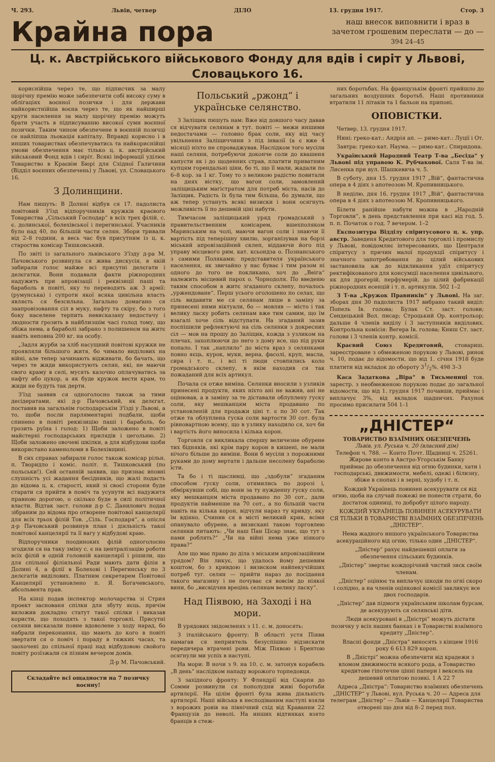Ч. 293. Львів, четвер ДІЛО 13. грудня 1917. Стор. 3
Крайна пора
наш внесок виповнити і враз в зачетом грошевим переслати — до — 394 24–45
Ц. к. Австрійського військового Фонду для вдів і сиріт у Львові, Словацького 16.
кориснійша через те, що підписчик за малу щорічну премію може забезпечити собі високу суму в облігаціях воєнної позички і для держави найкористнійша воєна через те, що як найширші круги населення за малу щорічну премію можуть брати участь в підписуванню високої суми воєнної позички. Таким чином обезпечене в воєнній позичці се найліпша льокація капіталу. Вправді корисно і в инших товариствах обезпечуватись та найкориснійші умови обезпечення має тілько ц. к. австрійський військовий Фонд вдів і сиріт. Всякі інформації уділює Товариство в Краєвім Бюрі для Східної Галичини (Відділ воєнних обезпечень) у Львові, ул. Словацького 16.
З Долинщини.
Нам пишуть: В Долині відбув ся 17. падолиста повітовий З'їзд відпоручників кружків краєвого Товариства „Сільський Господар“ в всіх трех філій, с. є. долинської, болехівської і перегинської. Учасників було над 40, по більшій части селян. Збори тривали від 2–8 години, а весь час був присутним із ц. к. староства комісар Тишковський.
По звіті із загального львівського З'їзду д-ра М. Пачовського розвинула ся жива дискусія, в якій забирали голос майже всі присутні делєгати і делєгатки. Вони подавали факти ріжнородних надужить при апровізації і реквізиції паші та бараболь в повіті, яку то переводять аж 3 армії: (румунська) і супроти якої всяка цивільна власть являєть ся безсильна. Загально домагано ся заапровізовання сіл в муку, нафту та скіру, бо з того боку населене терпить невисказану недостачу і людности грозить в найблизшім часі голод тому, що збіжа нема, а бараболі забрано з полишенєм на житє навіть неповна 200 кг. на особу.
„Задля журби за хліб насущний повітові кружки не проявляли більшого житя, бо чимало виділових на війні, але тепер зачинають відживати, бо бачать, що через те жиди використують селян, які, не маючи свого краму в селі, мусять казочно оплачуватись за нафту або цукор, а як буде кружок вести крам, то жиди не будуть так дерти.
З'їзд заявив ся одноголосно також за тими десідератами, які д-р Пачовський, як делєгат, поставив на загальнім господарськім З'їзді у Львові, а то, щоби посли парляментарні подбали, щоби спинено в повіті реквізицію паші і бараболь, бо грозить руїна і голод: 1) Щоби заложено в повіті майстерні господарських прилядів і цегольню. 2) Щоби заложено овочеві шкілки, а для відбудови щоби використано каменоломи в Болехівщині.
В сих справах забирали голос також комісар рільн. п. Творидло і коміс. політ. п. Тишковський (по польськи!). Сей останній заявив, що признає вповні слушність усі жадання бесідників, що жалі подасть до відома ц. к. старості, який зі своєї сторони буде старати ся прийти в поміч та усунути всі надужитя правною дорогою, о скілько буде в силі політичної власти. Відтак заст. голови д-р С. Данилович подав зібраним до відома про отворене повітової канцелярії для всіх трьох філій Тов. „Сіль. Господаря“, а опісля д-р Пачовський розвинув план і діяльність такої повітової канцелярії та її вагу у відбудові краю.
Відпоручники поодиноких філій одноголосно згодили ся на таку зміну с. є на централізацію роботи всіх філій в одній головній канцелярії і рішили, що для спільної філіяльної Ради мають дати філія в Долині 4, а філії в Болехові і Перегинську по 3 делєгатів виділових. Платним секретарем Повітової Канцелярії установлено п. Я. Богачевського, абсольвента прав.
На кінці подав інспектор молочарства зі Стрия проект заснованя спілки для збуту яєць, причім виложив докладно статут такої спілки і виказав користи, що походять з такої торговлі. Присутні селяни висказали повне вдоволене з ходу нарад, бо набрали переконання, що мають до кого в повіті звертати ся о поміч і пораду в тяжких часах, та заохочені до спільної праці над відбудовою свойого повіту розїзжали ся пізним вечером домів.
Д-р М. Пачовський.
Складайте всі ощадности на 7 позичку воєнну!
Польський „ржонд“ і українське селянство.
З Заліщик пишуть нам: Вже від довшого часу давав ся відчувати селянам в тут. повіті — межи иншими недостачами — головно брак соли, яку від часу увільнення Заліщиччини з під інвазії (а є вже 4 місяці) ніхто не спроваджував. Наслідком того мусіли наші селяни, потребуючи доконче соли до квашеня капусти як і до щоденних страв, платити приватним купцям горендальні ціни, бо ті, що її мали, жадали по 6–8 кор. за 1 кг. Тому то з великою радістю повитали на днях вістку, що вагон соли, замовлений заліщицьким магістратом для потреб міста, насів до Заліщик. Радість їх була тим більша, бо думали, що аж тепер устануть всякі визиски і вони осягнуть можливість її по дешевій ціні набути.
Тимчасом заліщицький уряд громадський з правительственним комісарем, вшехполяком Маринським на чолі, маючи вагон соли і знаючи її вартість під теперішну хвилю, зорганізував на борзі міський апровізаційний склеп, віддаючи його під управу місцевого рим. кат. ксьондза о. Познанського з самими Поляками; представителя українського населення, як звичайно у нас буває і тим разом ні одного до того не покликано, хоч до „Веіга“ належить місцевий парох о. Чорнодоля. По введеню таким способом в житє згаданого склепу, почалось „уржендоване“. Перш усього оголошено по селах, що сіль видавити ме ся селянам лише в заміну за принесені ними віктуали, бо — мовляв — місто і так велику ласку робить селянам вже тим самим, що їм взагалі хоче сіль відступати. На згаданий зазив поспішили рефлектуючі на сіль селянки з докресних сіл — мов на прошу до Заліщик, кожда з узликом на плечах, захоплюючи до него з дому все, що під руки попало. І так „наплило“ до міста враз з селянками повно яєць, курок, муки, верна, фасолі, круп, масла, сира і т. п., і всі ті люди стовпились коло громадського склепу, в якім находив ся так пожаданий для всіх артикул.
Почала ся отже виміна. Селянки вносили з узликів принесені продукти, яких ніхто ані не важив, ані не оцінював, а в заміну за те діставали облуплену гуску соли, яку мешканцям міста продавано по установленій для продажи ціні т. є по 30 сот. Так отже та облуплена гуска соли вартости 30 сот. була рівновартною всему, що в узлику находило ся, хоч би і вартість його виносила і кілька корон.
Торговля ся викликала спершу величезне обурене тих бідняків, які крім пару корон в кишені, не мали нічого більше до виміни. Вони б мусіли з порожними руками до дому вертати і дальше несолену бараболю їсти.
Та бо і ті щасливці, що „здобули“ згаданим способом гуску соли, отямились по дорозі і, обміркувши собі, що вони за ту нужденну гуску соли, яку мешканцям міста продавано по 30 сот., дали продуктів найменше на 70 сот., а по більшій части навіть на кілька корон, відчули нараз ту кривду, яку їм вдіяно. Счинив ся в місті великий крик, всіми опанувало обурене, а визискані такою торговлею селянки питають: „Чи наш Пан Цісар знає, що тут з нами роблять?“ „Чи на війні нема уже ніякого права?“
Але що має право до діла з міським апровізаційним урядом? Він ликує, що удалось йому дешевим коштом, бо з кривдою і визиском найпекучійших потреб туг. селян — прийти нараз до посідання такого магазину і не почуває ся вовсім до ніякої вини, бо „висвідчив врецінь селянам велику ласку“.
Над Піявою, на Заході і на мори.
В урядових звідомленях з 11. с. м. доносять:
З італійського фронту: В області устя Піяви намагав ся неприятель безуспішно відзискати передвчера втрачені рови. Між Піявою і Брентою осягнули ми успіх в наступі.
На мори: В ночи з 9. на 10. с. м. затонув корабель „В день“ наслідком нападу ворожого торпедовця.
З західного фронту: У Фляндрії від Скарпи до Сомми розвинули ся пополудни живі боротьби артилєрії. На цілім фронті була жива діяльність артилєрії. Наші війська в несподіваним наступі взяли з ворожих ровів на північний схід від Краванни 22 Французів до неволі. На инших відтинках взято бранців в стеж-
них боротьбах. На французькім фронті прийшло до загальних воздушних боротьб. Наші противники втратили 11 літаків та 1 бальон на припоні.
ОПОВІСТКИ.
Четвер, 13. грудня 1917.
Нині: греко-кат.: Андрія ап. — римо-кат.: Луції і От.
Завтра: греко-кат. Наума. — римо-кат.: Спиридона.
Український Народний Театр Т-ва „Бесіда“ у Львові під управою К. Рубчакової. Саля Т-ва ім. Лисенка при вул. Шашкевича ч. 5.
В суботу, дня 15. грудня 1917 „Вій“, фантастична опера в 4 діях з апотеозою М. Кропивницького.
В неділю, дня 16. грудня 1917 „Вій“, фантастична опера в 4 діях з апотеозою М. Кропивницького.
Білети ранійше набути можна в „Народній Торговли“, в день представлення при касі від год. 5. п. п. Початок о год. 7 вечером. 1–2
Експозитура Відділу спіритусового ц. к. упр. австр. Заведеня Кредитового для торговлі і промислу у Львові, повідомляє інтересованих, що Централя спіритусу з причин малої продукції спіритусу і значного запотребовання до цілий військових застановила аж до відкликання удїл спіритусу ректифікованого для консумції населення цивільного, як для дрогерій, перфумерій, до цілий фабрикації ріжнородних есенцій і т. п. артикулів. 502 1–2
З Т-ва „Кружок Правників“ у Львові. На заг. зборах дня 30 падолиста 1917 вибрано такий виділ: Попель Ів. голова; Булак Ст. заст. голови; Сендецький Вол. писар; Строцький Ор. контрольор; дальше 4 членів виділу і 3 заступників виділових. Контрольна комісія: Вегера Ів. голова; Книш Ст. заст. голови і 3 членів контр. комісії.
Краєвий Союз Кредитовий, стовариш. зареєстроване з обмеженою порукою у Львові, ринок ч. 10, подає до відомости, що від 1. січня 1918 буде платити від вкладок до обороту 31/2%. 498 3–3
Каса Задаткова „Віра“ в Тисьмениці тов. зарестр. з необмеженою порукою подає до загальної відомости, що від 1. грудня 1917 почавши, приймає і виплачує 3%, від вкладок щадничих. Рахунок просимо присилати 504 1–1
„ДНІСТЕР“
ТОВАРИСТВО ВЗАЇМНИХ ОБЕЗПЕЧЕНЬ
Львів, ул. Руська ч. 20 (власний дім)
Телефон ч. 788. — Конто Почт. Щадниці ч. 25261.
Жирове конто в Австро-Угорськім Банку
приймає до обезпечення від огню будинки, хати і господарські, движимости, мебелі, одежі і білизну, збіже в снопах і в зерні, худобу і т. п.
Кождий Українець повинен асекурувати ся від огню, щоба на случай пожежі не понести страти, бо достаток одиниці, то добробут цілого народу.
КОЖДИЙ УКРАЇНЕЦЬ ПОВИНЕН АСЕКУРУВАТИ СЯ ТІЛЬКИ В ТОВАРИСТВІ ВЗАЇМНИХ ОБЕЗПЕЧЕНЬ „ДНІСТЕР“.
Нема жадного иншого українського Товариства асекураційного від огню, тілько один „ДНІСТЕР“.
„Дністер“ рахує найдешевші оплати за обезпечення сільських будинків.
„Дністер“ звертає кождорічний чистий зиск своїм членам.
„Дністер“ оцінює та виплачує шкоди по огні скоро і солідно, а на членів оцінкової комісії закликує все двох господарів.
„Дністер“ дав підмоги українським школам бурсам, де асекурують ся селянські діти.
Люди асекуровані в „Дністрі“ можуть дістати позичку у всіх наших банках і в Товаристві взаїмного кредиту „Дністер“.
Власні фонди „Дністра“ виносять з кінцем 1916 року 6 613 829 корон.
В „Дністрі“ можна обезпечити від крадежи з вломом движимости всякого рода, а Товариство кредитове гіпотечне цінні папери і вексель на дешевий оплатою позикі. 1 А 22 7
Адреса „Дністра“: Товариство взаїмних обезпечень „ДНІСТЕР“ у Львові, вул. Руська ч. 20 — Адреса для телеграм „Дністер“ — Львів — Канцелярії Товариства отворені що дня від 8–2 перед пол.